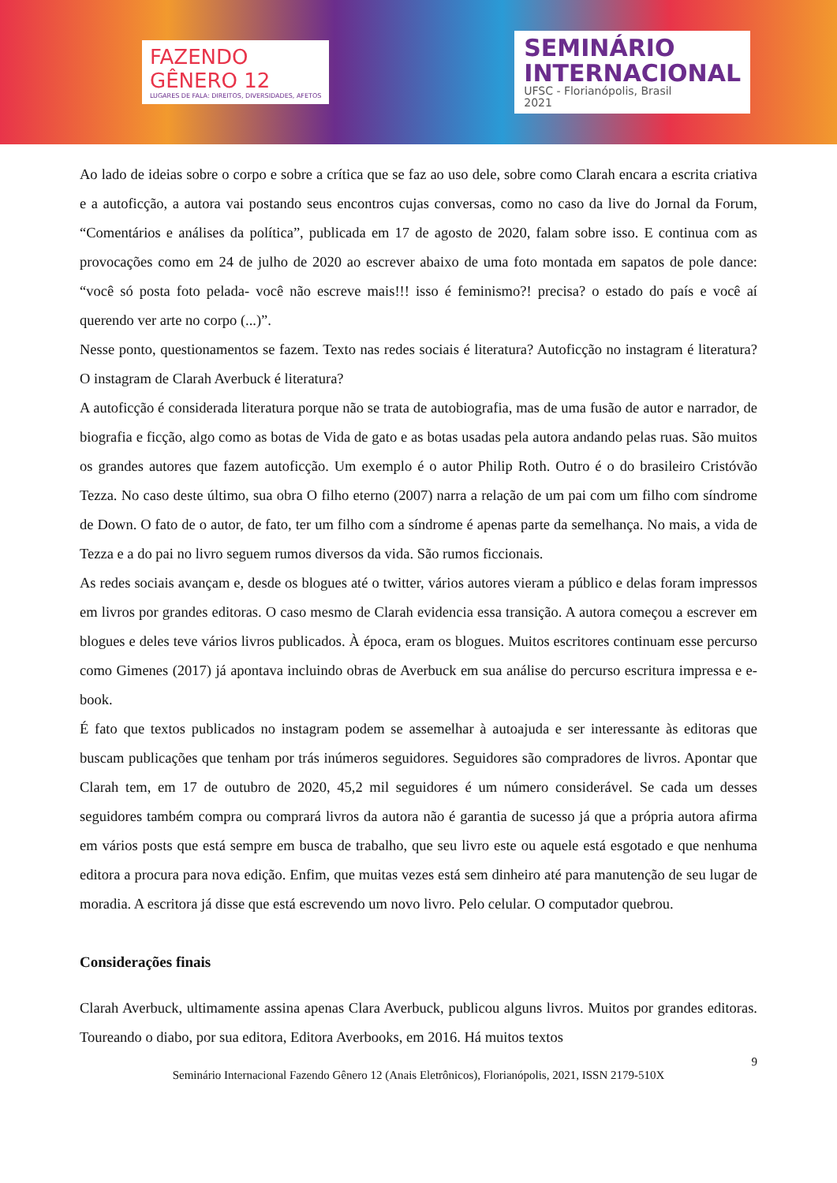FAZENDO
GÊNERO 12
LUGARES DE FALA: DIREITOS, DIVERSIDADES, AFETOS
SEMINÁRIO
INTERNACIONAL
UFSC - Florianópolis, Brasil
2021
Ao lado de ideias sobre o corpo e sobre a crítica que se faz ao uso dele, sobre como Clarah encara a escrita criativa e a autoficção, a autora vai postando seus encontros cujas conversas, como no caso da live do Jornal da Forum, “Comentários e análises da política”, publicada em 17 de agosto de 2020, falam sobre isso. E continua com as provocações como em 24 de julho de 2020 ao escrever abaixo de uma foto montada em sapatos de pole dance: “você só posta foto pelada- você não escreve mais!!! isso é feminismo?! precisa? o estado do país e você aí querendo ver arte no corpo (...)”.
Nesse ponto, questionamentos se fazem. Texto nas redes sociais é literatura? Autoficção no instagram é literatura? O instagram de Clarah Averbuck é literatura?
A autoficção é considerada literatura porque não se trata de autobiografia, mas de uma fusão de autor e narrador, de biografia e ficção, algo como as botas de Vida de gato e as botas usadas pela autora andando pelas ruas. São muitos os grandes autores que fazem autoficção. Um exemplo é o autor Philip Roth. Outro é o do brasileiro Cristóvão Tezza. No caso deste último, sua obra O filho eterno (2007) narra a relação de um pai com um filho com síndrome de Down. O fato de o autor, de fato, ter um filho com a síndrome é apenas parte da semelhança. No mais, a vida de Tezza e a do pai no livro seguem rumos diversos da vida. São rumos ficcionais.
As redes sociais avançam e, desde os blogues até o twitter, vários autores vieram a público e delas foram impressos em livros por grandes editoras. O caso mesmo de Clarah evidencia essa transição. A autora começou a escrever em blogues e deles teve vários livros publicados. À época, eram os blogues. Muitos escritores continuam esse percurso como Gimenes (2017) já apontava incluindo obras de Averbuck em sua análise do percurso escritura impressa e e-book.
É fato que textos publicados no instagram podem se assemelhar à autoajuda e ser interessante às editoras que buscam publicações que tenham por trás inúmeros seguidores. Seguidores são compradores de livros. Apontar que Clarah tem, em 17 de outubro de 2020, 45,2 mil seguidores é um número considerável. Se cada um desses seguidores também compra ou comprará livros da autora não é garantia de sucesso já que a própria autora afirma em vários posts que está sempre em busca de trabalho, que seu livro este ou aquele está esgotado e que nenhuma editora a procura para nova edição. Enfim, que muitas vezes está sem dinheiro até para manutenção de seu lugar de moradia. A escritora já disse que está escrevendo um novo livro. Pelo celular. O computador quebrou.
Considerações finais
Clarah Averbuck, ultimamente assina apenas Clara Averbuck, publicou alguns livros. Muitos por grandes editoras. Toureando o diabo, por sua editora, Editora Averbooks, em 2016. Há muitos textos
9
Seminário Internacional Fazendo Gênero 12 (Anais Eletrônicos), Florianópolis, 2021, ISSN 2179-510X